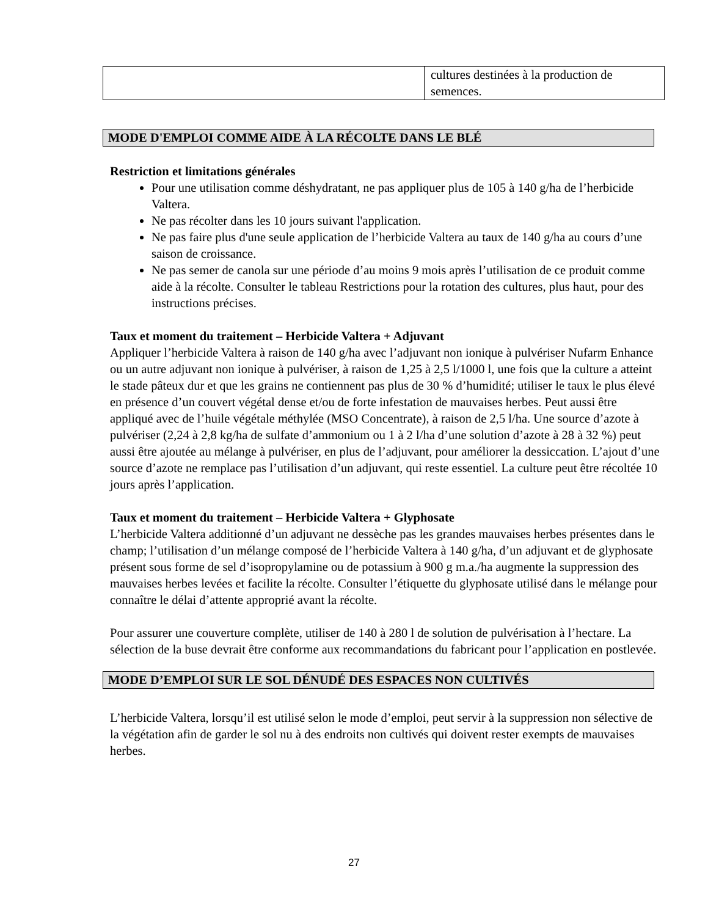| | cultures destinées à la production de semences. |
MODE D'EMPLOI COMME AIDE À LA RÉCOLTE DANS LE BLÉ
Restriction et limitations générales
Pour une utilisation comme déshydratant, ne pas appliquer plus de 105 à 140 g/ha de l’herbicide Valtera.
Ne pas récolter dans les 10 jours suivant l'application.
Ne pas faire plus d'une seule application de l’herbicide Valtera au taux de 140 g/ha au cours d’une saison de croissance.
Ne pas semer de canola sur une période d’au moins 9 mois après l’utilisation de ce produit comme aide à la récolte. Consulter le tableau Restrictions pour la rotation des cultures, plus haut, pour des instructions précises.
Taux et moment du traitement – Herbicide Valtera + Adjuvant
Appliquer l’herbicide Valtera à raison de 140 g/ha avec l’adjuvant non ionique à pulvériser Nufarm Enhance ou un autre adjuvant non ionique à pulvériser, à raison de 1,25 à 2,5 l/1000 l, une fois que la culture a atteint le stade pâteux dur et que les grains ne contiennent pas plus de 30 % d’humidité; utiliser le taux le plus élevé en présence d’un couvert végétal dense et/ou de forte infestation de mauvaises herbes. Peut aussi être appliqué avec de l’huile végétale méthylée (MSO Concentrate), à raison de 2,5 l/ha. Une source d’azote à pulvériser (2,24 à 2,8 kg/ha de sulfate d’ammonium ou 1 à 2 l/ha d’une solution d’azote à 28 à 32 %) peut aussi être ajoutée au mélange à pulvériser, en plus de l’adjuvant, pour améliorer la dessiccation. L’ajout d’une source d’azote ne remplace pas l’utilisation d’un adjuvant, qui reste essentiel. La culture peut être récoltée 10 jours après l’application.
Taux et moment du traitement – Herbicide Valtera + Glyphosate
L’herbicide Valtera additionné d’un adjuvant ne dessèche pas les grandes mauvaises herbes présentes dans le champ; l’utilisation d’un mélange composé de l’herbicide Valtera à 140 g/ha, d’un adjuvant et de glyphosate présent sous forme de sel d’isopropylamine ou de potassium à 900 g m.a./ha augmente la suppression des mauvaises herbes levées et facilite la récolte. Consulter l’étiquette du glyphosate utilisé dans le mélange pour connaître le délai d’attente approprié avant la récolte.
Pour assurer une couverture complète, utiliser de 140 à 280 l de solution de pulvérisation à l’hectare. La sélection de la buse devrait être conforme aux recommandations du fabricant pour l’application en postlevée.
MODE D’EMPLOI SUR LE SOL DÉNUDÉ DES ESPACES NON CULTIVÉS
L’herbicide Valtera, lorsqu’il est utilisé selon le mode d’emploi, peut servir à la suppression non sélective de la végétation afin de garder le sol nu à des endroits non cultivés qui doivent rester exempts de mauvaises herbes.
27